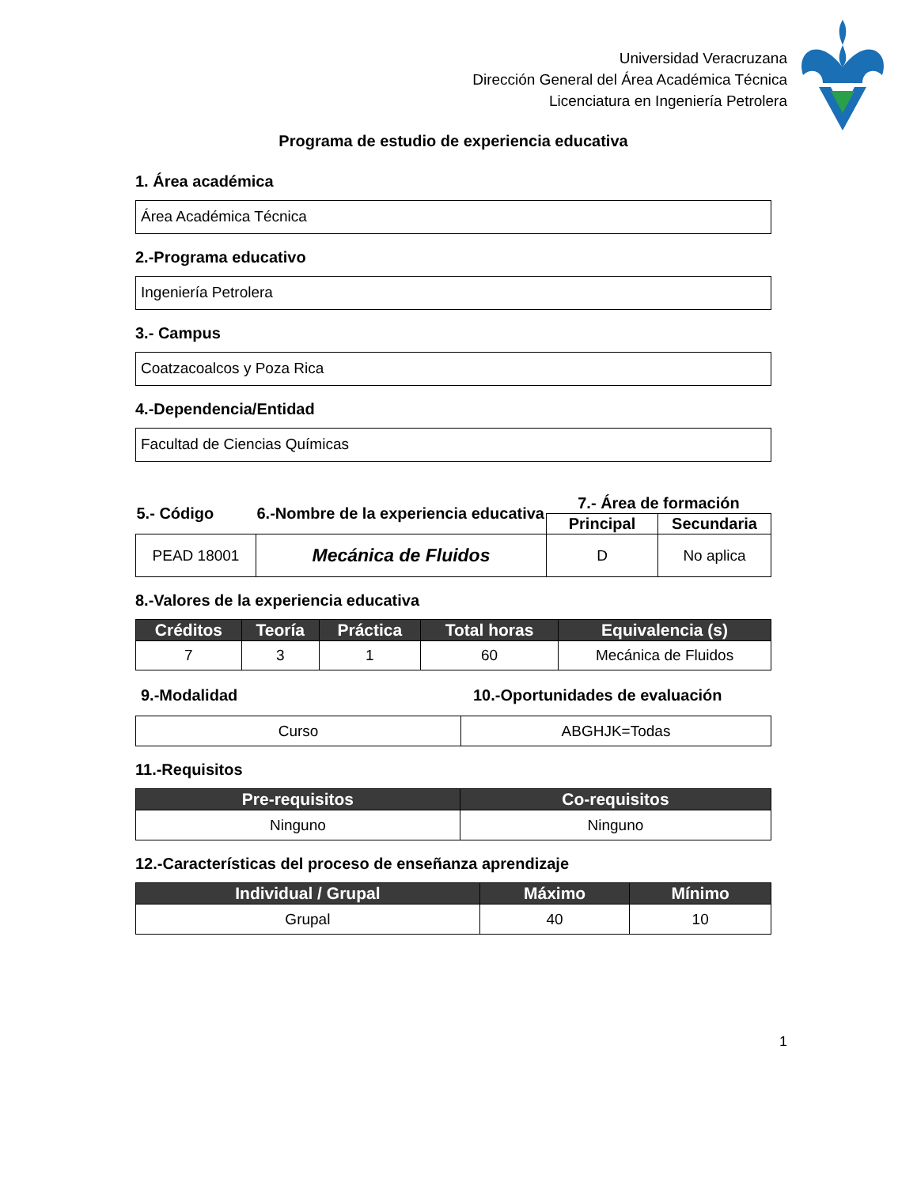Universidad Veracruzana
Dirección General del Área Académica Técnica
Licenciatura en Ingeniería Petrolera
Programa de estudio de experiencia educativa
1. Área académica
Área Académica Técnica
2.-Programa educativo
Ingeniería Petrolera
3.- Campus
Coatzacoalcos y Poza Rica
4.-Dependencia/Entidad
Facultad de Ciencias Químicas
| 5.- Código | 6.-Nombre de la experiencia educativa | 7.- Área de formación | |
| --- | --- | --- | --- |
| | | Principal | Secundaria |
| PEAD 18001 | Mecánica de Fluidos | D | No aplica |
8.-Valores de la experiencia educativa
| Créditos | Teoría | Práctica | Total horas | Equivalencia (s) |
| --- | --- | --- | --- | --- |
| 7 | 3 | 1 | 60 | Mecánica de Fluidos |
9.-Modalidad 10.-Oportunidades de evaluación
| Curso | ABGHJK=Todas |
11.-Requisitos
| Pre-requisitos | Co-requisitos |
| --- | --- |
| Ninguno | Ninguno |
12.-Características del proceso de enseñanza aprendizaje
| Individual / Grupal | Máximo | Mínimo |
| --- | --- | --- |
| Grupal | 40 | 10 |
1